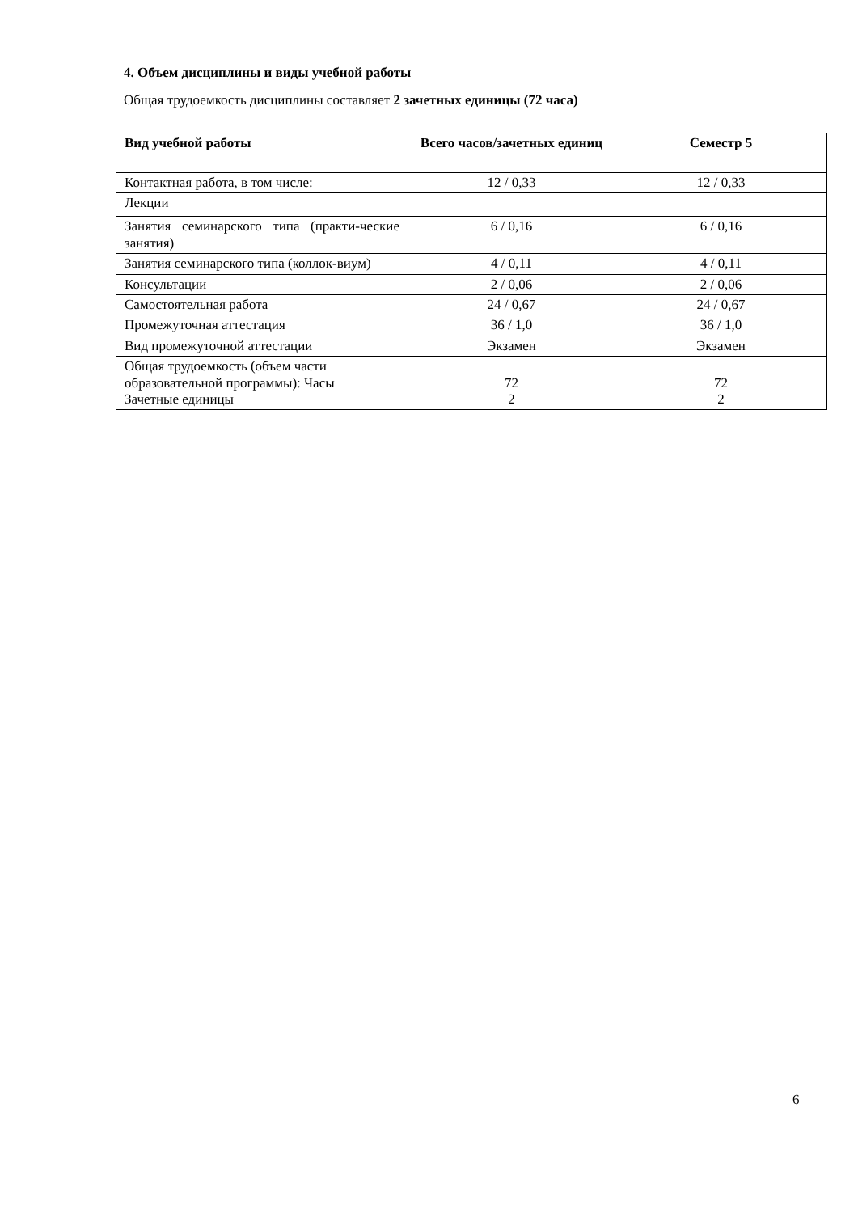4. Объем дисциплины и виды учебной работы
Общая трудоемкость дисциплины составляет 2 зачетных единицы (72 часа)
| Вид учебной работы | Всего часов/зачетных единиц | Семестр 5 |
| --- | --- | --- |
| Контактная работа, в том числе: | 12 / 0,33 | 12 / 0,33 |
| Лекции | | |
| Занятия семинарского типа (практи-ческие занятия) | 6 / 0,16 | 6 / 0,16 |
| Занятия семинарского типа (коллок-виум) | 4 / 0,11 | 4 / 0,11 |
| Консультации | 2 / 0,06 | 2 / 0,06 |
| Самостоятельная работа | 24 / 0,67 | 24 / 0,67 |
| Промежуточная аттестация | 36 / 1,0 | 36 / 1,0 |
| Вид промежуточной аттестации | Экзамен | Экзамен |
| Общая трудоемкость (объем части образовательной программы): Часы Зачетные единицы | 72 2 | 72 2 |
6